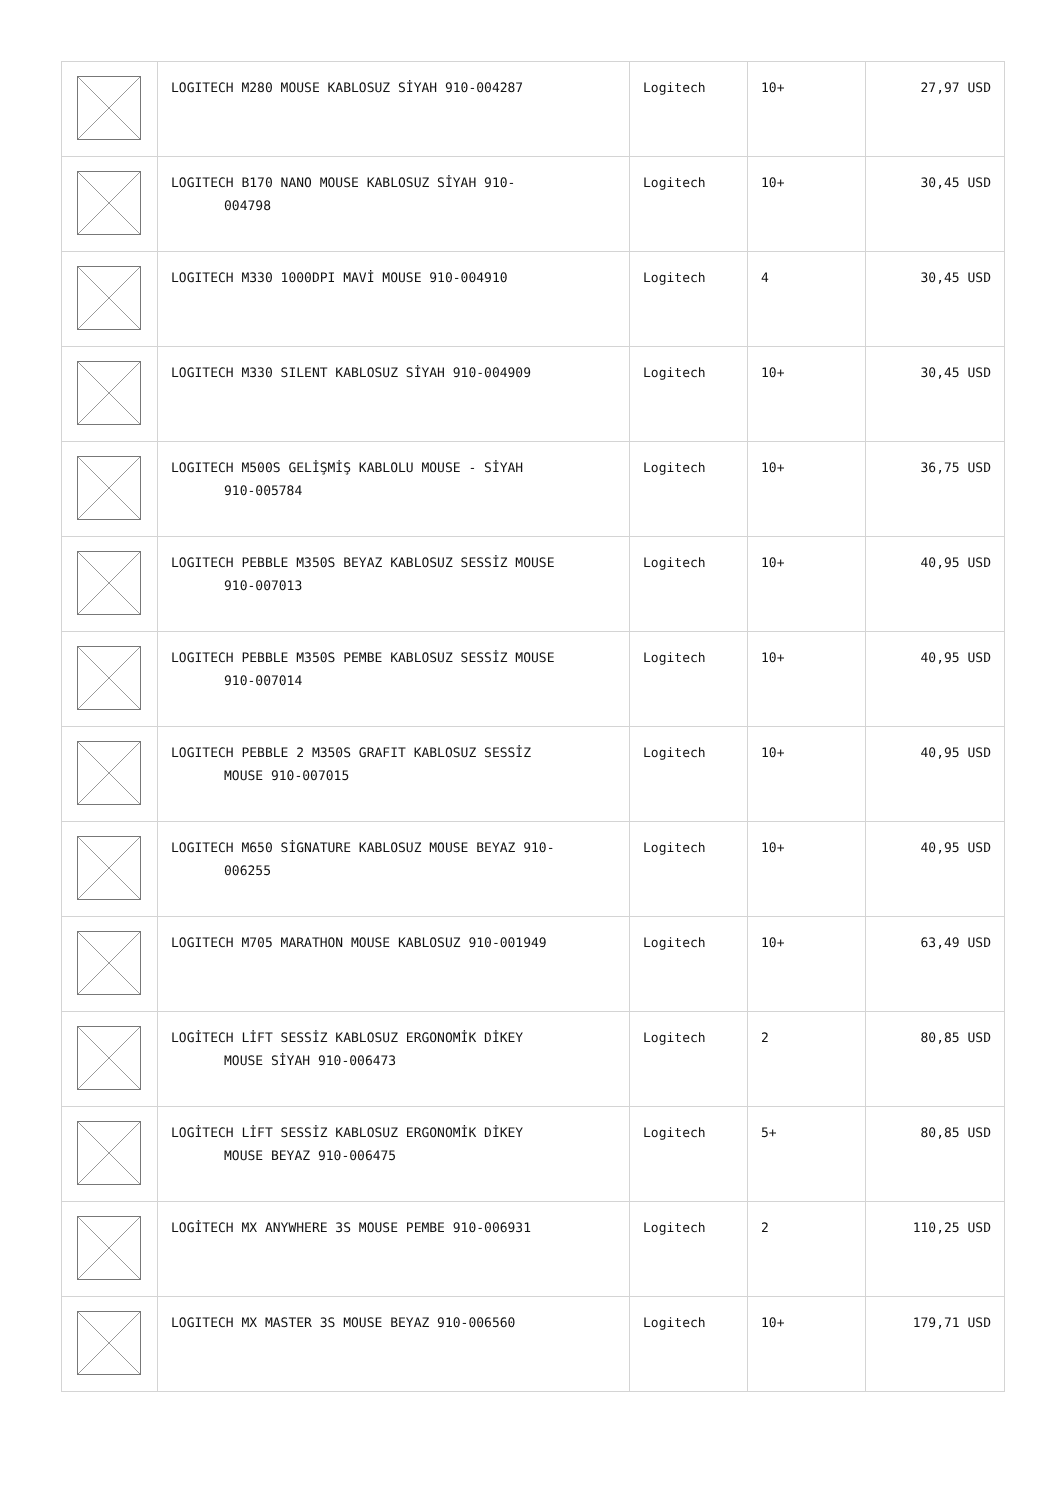| | LOGITECH M280 MOUSE KABLOSUZ SİYAH 910-004287 | Logitech | 10+ | 27,97 USD |
| | LOGITECH B170 NANO MOUSE KABLOSUZ SİYAH 910- 004798 | Logitech | 10+ | 30,45 USD |
| | LOGITECH M330 1000DPI MAVİ MOUSE 910-004910 | Logitech | 4 | 30,45 USD |
| | LOGITECH M330 SILENT KABLOSUZ SİYAH 910-004909 | Logitech | 10+ | 30,45 USD |
| | LOGITECH M500S GELİŞMİŞ KABLOLU MOUSE - SİYAH 910-005784 | Logitech | 10+ | 36,75 USD |
| | LOGITECH PEBBLE M350S BEYAZ KABLOSUZ SESSİZ MOUSE 910-007013 | Logitech | 10+ | 40,95 USD |
| | LOGITECH PEBBLE M350S PEMBE KABLOSUZ SESSİZ MOUSE 910-007014 | Logitech | 10+ | 40,95 USD |
| | LOGITECH PEBBLE 2 M350S GRAFIT KABLOSUZ SESSİZ MOUSE 910-007015 | Logitech | 10+ | 40,95 USD |
| | LOGITECH M650 SİGNATURE KABLOSUZ MOUSE BEYAZ 910- 006255 | Logitech | 10+ | 40,95 USD |
| | LOGITECH M705 MARATHON MOUSE KABLOSUZ 910-001949 | Logitech | 10+ | 63,49 USD |
| | LOGİTECH LİFT SESSİZ KABLOSUZ ERGONOMİK DİKEY MOUSE SİYAH 910-006473 | Logitech | 2 | 80,85 USD |
| | LOGİTECH LİFT SESSİZ KABLOSUZ ERGONOMİK DİKEY MOUSE BEYAZ 910-006475 | Logitech | 5+ | 80,85 USD |
| | LOGİTECH MX ANYWHERE 3S MOUSE PEMBE 910-006931 | Logitech | 2 | 110,25 USD |
| | LOGITECH MX MASTER 3S MOUSE BEYAZ 910-006560 | Logitech | 10+ | 179,71 USD |